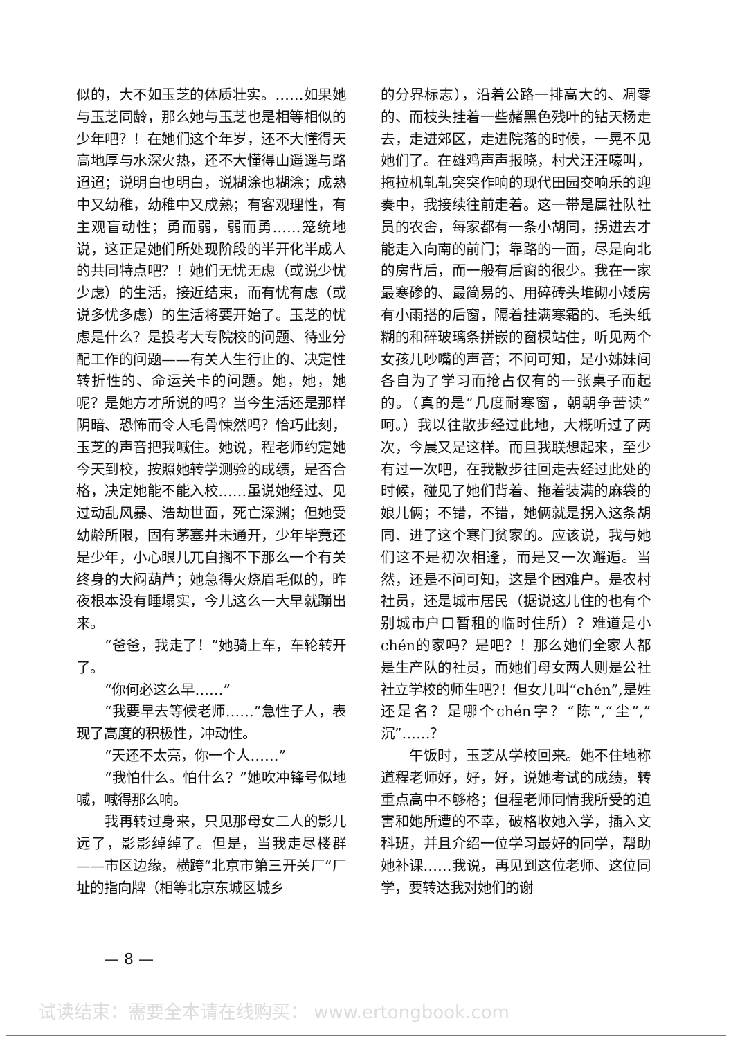似的，大不如玉芝的体质壮实。……如果她与玉芝同龄，那么她与玉芝也是相等相似的少年吧？！在她们这个年岁，还不大懂得天高地厚与水深火热，还不大懂得山遥遥与路迢迢；说明白也明白，说糊涂也糊涂；成熟中又幼稚，幼稚中又成熟；有客观理性，有主观盲动性；勇而弱，弱而勇……笼统地说，这正是她们所处现阶段的半开化半成人的共同特点吧？！她们无忧无虑（或说少忧少虑）的生活，接近结束，而有忧有虑（或说多忧多虑）的生活将要开始了。玉芝的忧虑是什么？是投考大专院校的问题、待业分配工作的问题——有关人生行止的、决定性转折性的、命运关卡的问题。她，她，她呢？是她方才所说的吗？当今生活还是那样阴暗、恐怖而令人毛骨悚然吗？恰巧此刻，玉芝的声音把我喊住。她说，程老师约定她今天到校，按照她转学测验的成绩，是否合格，决定她能不能入校……虽说她经过、见过动乱风暴、浩劫世面，死亡深渊；但她受幼龄所限，固有茅塞并未通开，少年毕竟还是少年，小心眼儿兀自搁不下那么一个有关终身的大闷葫芦；她急得火烧眉毛似的，昨夜根本没有睡塌实，今儿这么一大早就蹦出来。
“爸爸，我走了！”她骑上车，车轮转开了。
“你何必这么早……”
“我要早去等候老师……”急性子人，表现了高度的积极性，冲动性。
“天还不太亮，你一个人……”
“我怕什么。怕什么？”她吹冲锋号似地喊，喊得那么响。
我再转过身来，只见那母女二人的影儿远了，影影绰绰了。但是，当我走尽楼群——市区边缘，横跨“北京市第三开关厂”厂址的指向牌（相等北京东城区城乡
的分界标志），沿着公路一排高大的、凋零的、而枝头挂着一些赭黑色残叶的钻天杨走去，走进郊区，走进院落的时候，一晃不见她们了。在雄鸡声声报晓，村犬汪汪嚎叫，拖拉机轧轧突突作响的现代田园交响乐的迎奏中，我接续往前走着。这一带是属社队社员的农舍，每家都有一条小胡同，拐进去才能走入向南的前门；靠路的一面，尽是向北的房背后，而一般有后窗的很少。我在一家最寒碜的、最简易的、用碎砖头堆砌小矮房有小雨搭的后窗，隔着挂满寒霜的、毛头纸糊的和碎玻璃条拼嵌的窗棂站住，听见两个女孩儿吵嘴的声音；不问可知，是小姊妹间各自为了学习而抢占仅有的一张桌子而起的。（真的是“几度耐寒窗，朝朝争苦读”呵。）我以往散步经过此地，大概听过了两次，今晨又是这样。而且我联想起来，至少有过一次吧，在我散步往回走去经过此处的时候，碰见了她们背着、拖着装满的麻袋的娘儿俩；不错，不错，她俩就是拐入这条胡同、进了这个寒门贫家的。应该说，我与她们这不是初次相逢，而是又一次邂逅。当然，还是不问可知，这是个困难户。是农村社员，还是城市居民（据说这儿住的也有个别城市户口暂租的临时住所）？难道是小chén的家吗？是吧？！那么她们全家人都是生产队的社员，而她们母女两人则是公社社立学校的师生吧?！但女儿叫“chén”,是姓还是名？是哪个chén字？“陈”,“尘”,”沉”……？
午饭时，玉芝从学校回来。她不住地称道程老师好，好，好，说她考试的成绩，转重点高中不够格；但程老师同情我所受的迫害和她所遭的不幸，破格收她入学，插入文科班，并且介绍一位学习最好的同学，帮助她补课……我说，再见到这位老师、这位同学，要转达我对她们的谢
— 8 —
试读结束：需要全本请在线购买： www.ertongbook.com